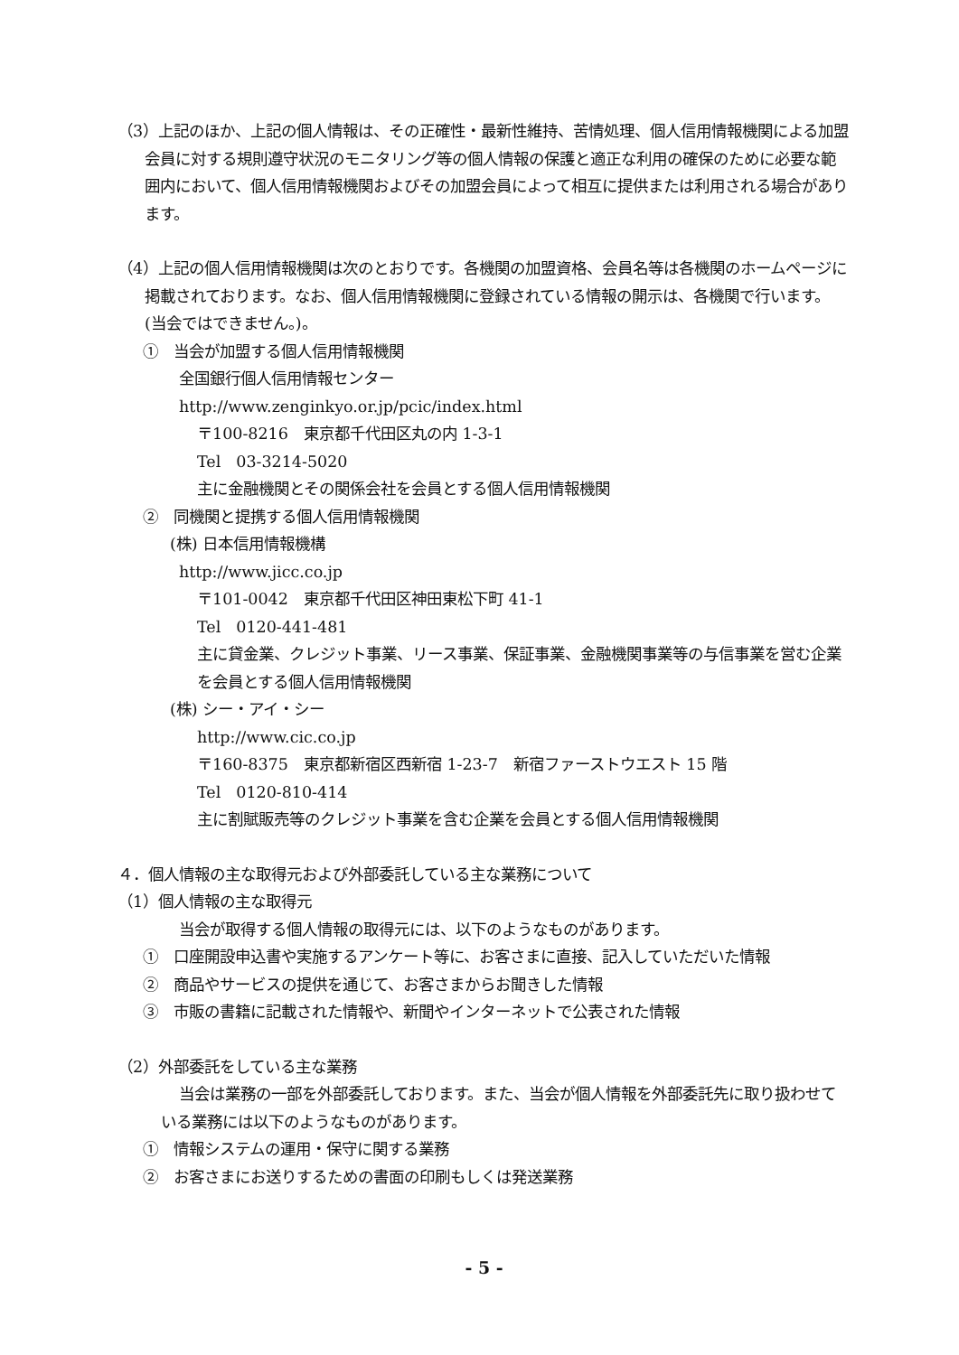（3）上記のほか、上記の個人情報は、その正確性・最新性維持、苦情処理、個人信用情報機関による加盟会員に対する規則遵守状況のモニタリング等の個人情報の保護と適正な利用の確保のために必要な範囲内において、個人信用情報機関およびその加盟会員によって相互に提供または利用される場合があります。
（4）上記の個人信用情報機関は次のとおりです。各機関の加盟資格、会員名等は各機関のホームページに掲載されております。なお、個人信用情報機関に登録されている情報の開示は、各機関で行います。(当会ではできません。)。
①　当会が加盟する個人信用情報機関
全国銀行個人信用情報センター
http://www.zenginkyo.or.jp/pcic/index.html
〒100-8216　東京都千代田区丸の内 1-3-1
Tel　03-3214-5020
主に金融機関とその関係会社を会員とする個人信用情報機関
②　同機関と提携する個人信用情報機関
(株) 日本信用情報機構
http://www.jicc.co.jp
〒101-0042　東京都千代田区神田東松下町 41-1
Tel　0120-441-481
主に貸金業、クレジット事業、リース事業、保証事業、金融機関事業等の与信事業を営む企業を会員とする個人信用情報機関
(株) シー・アイ・シー
http://www.cic.co.jp
〒160-8375　東京都新宿区西新宿 1-23-7　新宿ファーストウエスト 15 階
Tel　0120-810-414
主に割賦販売等のクレジット事業を含む企業を会員とする個人信用情報機関
４．個人情報の主な取得元および外部委託している主な業務について
（1）個人情報の主な取得元
当会が取得する個人情報の取得元には、以下のようなものがあります。
①　口座開設申込書や実施するアンケート等に、お客さまに直接、記入していただいた情報
②　商品やサービスの提供を通じて、お客さまからお聞きした情報
③　市販の書籍に記載された情報や、新聞やインターネットで公表された情報
（2）外部委託をしている主な業務
当会は業務の一部を外部委託しております。また、当会が個人情報を外部委託先に取り扱わせている業務には以下のようなものがあります。
①　情報システムの運用・保守に関する業務
②　お客さまにお送りするための書面の印刷もしくは発送業務
- 5 -